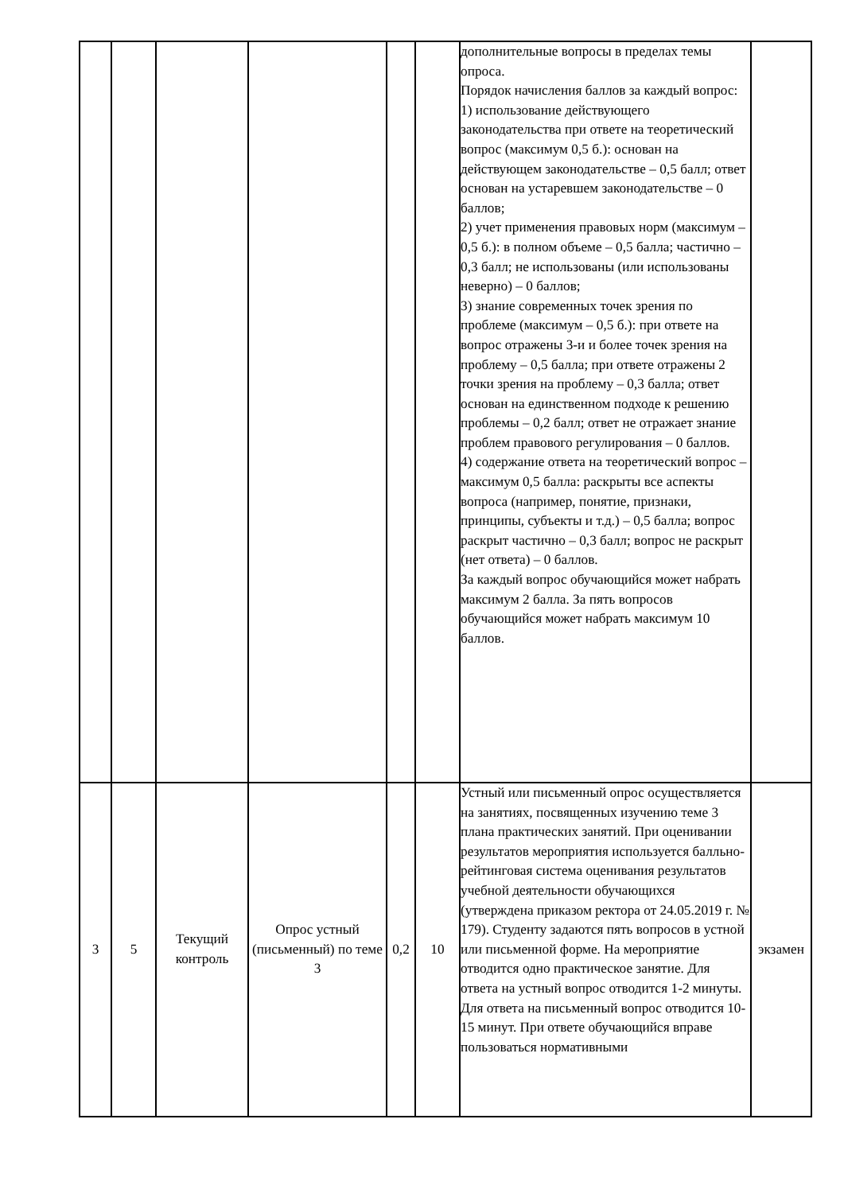| | | | | | | дополнительные вопросы в пределах темы опроса. Порядок начисления баллов за каждый вопрос: 1) использование действующего законодательства при ответе на теоретический вопрос (максимум 0,5 б.): основан на действующем законодательстве – 0,5 балл; ответ основан на устаревшем законодательстве – 0 баллов; 2) учет применения правовых норм (максимум – 0,5 б.): в полном объеме – 0,5 балла; частично – 0,3 балл; не использованы (или использованы неверно) – 0 баллов; 3) знание современных точек зрения по проблеме (максимум – 0,5 б.): при ответе на вопрос отражены 3-и и более точек зрения на проблему – 0,5 балла; при ответе отражены 2 точки зрения на проблему – 0,3 балла; ответ основан на единственном подходе к решению проблемы – 0,2 балл; ответ не отражает знание проблем правового регулирования – 0 баллов. 4) содержание ответа на теоретический вопрос – максимум 0,5 балла: раскрыты все аспекты вопроса (например, понятие, признаки, принципы, субъекты и т.д.) – 0,5 балла; вопрос раскрыт частично – 0,3 балл; вопрос не раскрыт (нет ответа) – 0 баллов. За каждый вопрос обучающийся может набрать максимум 2 балла. За пять вопросов обучающийся может набрать максимум 10 баллов. | |
| 3 | 5 | Текущий контроль | Опрос устный (письменный) по теме 3 | 0,2 | 10 | Устный или письменный опрос осуществляется на занятиях, посвященных изучению теме 3 плана практических занятий. При оценивании результатов мероприятия используется балльно-рейтинговая система оценивания результатов учебной деятельности обучающихся (утверждена приказом ректора от 24.05.2019 г. № 179). Студенту задаются пять вопросов в устной или письменной форме. На мероприятие отводится одно практическое занятие. Для ответа на устный вопрос отводится 1-2 минуты. Для ответа на письменный вопрос отводится 10-15 минут. При ответе обучающийся вправе пользоваться нормативными | экзамен |